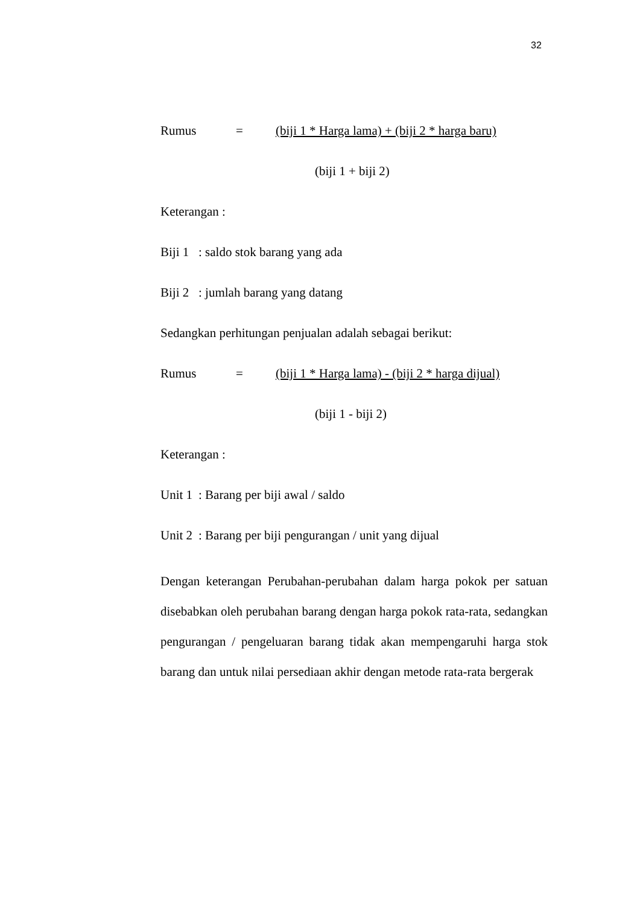32
Rumus = (biji 1 * Harga lama) + (biji 2 * harga baru)
(biji 1 + biji 2)
Keterangan :
Biji 1: saldo stok barang yang ada
Biji 2: jumlah barang yang datang
Sedangkan perhitungan penjualan adalah sebagai berikut:
Rumus = (biji 1 * Harga lama) - (biji 2 * harga dijual)
(biji 1 - biji 2)
Keterangan :
Unit 1: Barang per biji awal / saldo
Unit 2: Barang per biji pengurangan / unit yang dijual
Dengan keterangan Perubahan-perubahan dalam harga pokok per satuan disebabkan oleh perubahan barang dengan harga pokok rata-rata, sedangkan pengurangan / pengeluaran barang tidak akan mempengaruhi harga stok barang dan untuk nilai persediaan akhir dengan metode rata-rata bergerak